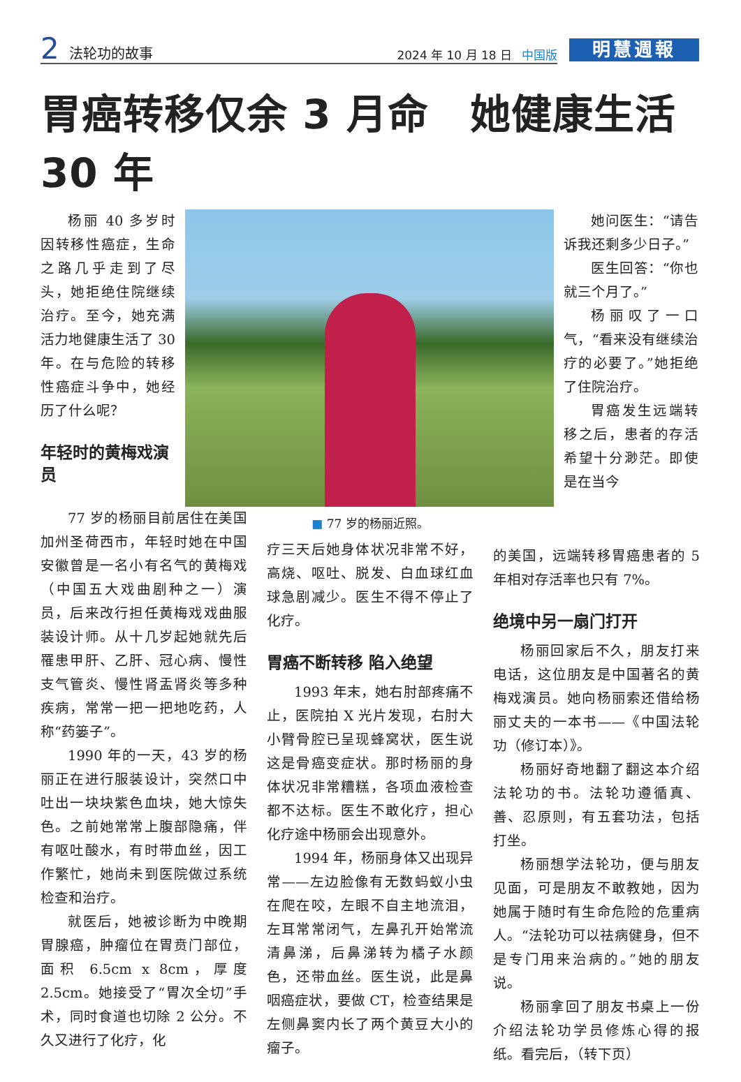2 法轮功的故事 2024 年 10 月 18 日 中国版
明慧週報
胃癌转移仅余 3 月命　她健康生活 30 年
杨丽 40 多岁时因转移性癌症，生命之路几乎走到了尽头，她拒绝住院继续治疗。至今，她充满活力地健康生活了 30 年。在与危险的转移性癌症斗争中，她经历了什么呢？
年轻时的黄梅戏演员
她问医生：“请告诉我还剩多少日子。”
医生回答：“你也就三个月了。”
杨丽叹了一口气，“看来没有继续治疗的必要了。”她拒绝了住院治疗。
胃癌发生远端转移之后，患者的存活希望十分渺茫。即使是在当今
77 岁的杨丽目前居住在美国加州圣荷西市，年轻时她在中国安徽曾是一名小有名气的黄梅戏（中国五大戏曲剧种之一）演员，后来改行担任黄梅戏戏曲服装设计师。从十几岁起她就先后罹患甲肝、乙肝、冠心病、慢性支气管炎、慢性肾盂肾炎等多种疾病，常常一把一把地吃药，人称“药篓子”。
1990 年的一天，43 岁的杨丽正在进行服装设计，突然口中吐出一块块紫色血块，她大惊失色。之前她常常上腹部隐痛，伴有呕吐酸水，有时带血丝，因工作繁忙，她尚未到医院做过系统检查和治疗。
就医后，她被诊断为中晚期胃腺癌，肿瘤位在胃贲门部位，面积 6.5cm x 8cm，厚度 2.5cm。她接受了“胃次全切”手术，同时食道也切除 2 公分。不久又进行了化疗，化
■ 77 岁的杨丽近照。
疗三天后她身体状况非常不好，高烧、呕吐、脱发、白血球红血球急剧减少。医生不得不停止了化疗。
胃癌不断转移 陷入绝望
1993 年末，她右肘部疼痛不止，医院拍 X 光片发现，右肘大小臂骨腔已呈现蜂窝状，医生说这是骨癌变症状。那时杨丽的身体状况非常糟糕，各项血液检查都不达标。医生不敢化疗，担心化疗途中杨丽会出现意外。
1994 年，杨丽身体又出现异常——左边脸像有无数蚂蚁小虫在爬在咬，左眼不自主地流泪，左耳常常闭气，左鼻孔开始常流清鼻涕，后鼻涕转为橘子水颜色，还带血丝。医生说，此是鼻咽癌症状，要做 CT，检查结果是左侧鼻窦内长了两个黄豆大小的瘤子。
的美国，远端转移胃癌患者的 5 年相对存活率也只有 7%。
绝境中另一扇门打开
杨丽回家后不久，朋友打来电话，这位朋友是中国著名的黄梅戏演员。她向杨丽索还借给杨丽丈夫的一本书——《中国法轮功（修订本）》。
杨丽好奇地翻了翻这本介绍法轮功的书。法轮功遵循真、善、忍原则，有五套功法，包括打坐。
杨丽想学法轮功，便与朋友见面，可是朋友不敢教她，因为她属于随时有生命危险的危重病人。“法轮功可以祛病健身，但不是专门用来治病的。”她的朋友说。
杨丽拿回了朋友书桌上一份介绍法轮功学员修炼心得的报纸。看完后，（转下页）